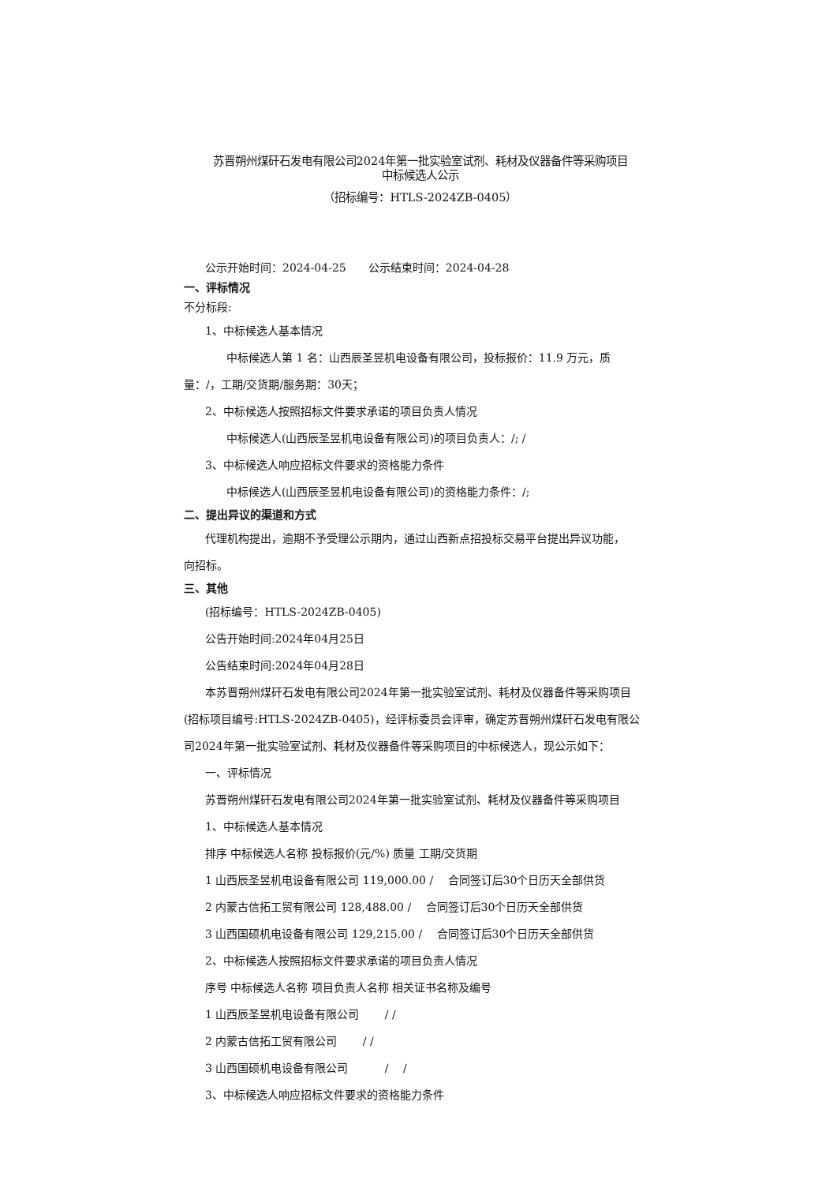苏晋朔州煤矸石发电有限公司2024年第一批实验室试剂、耗材及仪器备件等采购项目
中标候选人公示
（招标编号：HTLS-2024ZB-0405）
公示开始时间：2024-04-25　　公示结束时间：2024-04-28
一、评标情况
不分标段:
1、中标候选人基本情况
中标候选人第 1 名：山西辰圣昱机电设备有限公司，投标报价：11.9 万元，质
量：/，工期/交货期/服务期：30天；
2、中标候选人按照招标文件要求承诺的项目负责人情况
中标候选人(山西辰圣昱机电设备有限公司)的项目负责人：/; /
3、中标候选人响应招标文件要求的资格能力条件
中标候选人(山西辰圣昱机电设备有限公司)的资格能力条件：/;
二、提出异议的渠道和方式
代理机构提出，逾期不予受理公示期内，通过山西新点招投标交易平台提出异议功能，
向招标。
三、其他
(招标编号：HTLS-2024ZB-0405)
公告开始时间:2024年04月25日
公告结束时间:2024年04月28日
本苏晋朔州煤矸石发电有限公司2024年第一批实验室试剂、耗材及仪器备件等采购项目
(招标项目编号:HTLS-2024ZB-0405)，经评标委员会评审，确定苏晋朔州煤矸石发电有限公
司2024年第一批实验室试剂、耗材及仪器备件等采购项目的中标候选人，现公示如下：
一、评标情况
苏晋朔州煤矸石发电有限公司2024年第一批实验室试剂、耗材及仪器备件等采购项目
1、中标候选人基本情况
排序 中标候选人名称 投标报价(元/%) 质量 工期/交货期
1 山西辰圣昱机电设备有限公司 119,000.00 /　 合同签订后30个日历天全部供货
2 内蒙古信拓工贸有限公司 128,488.00 /　 合同签订后30个日历天全部供货
3 山西国硕机电设备有限公司 129,215.00 /　 合同签订后30个日历天全部供货
2、中标候选人按照招标文件要求承诺的项目负责人情况
序号 中标候选人名称 项目负责人名称 相关证书名称及编号
1 山西辰圣昱机电设备有限公司　　 / /
2 内蒙古信拓工贸有限公司　　 / /
3 山西国硕机电设备有限公司　　　 /　 /
3、中标候选人响应招标文件要求的资格能力条件